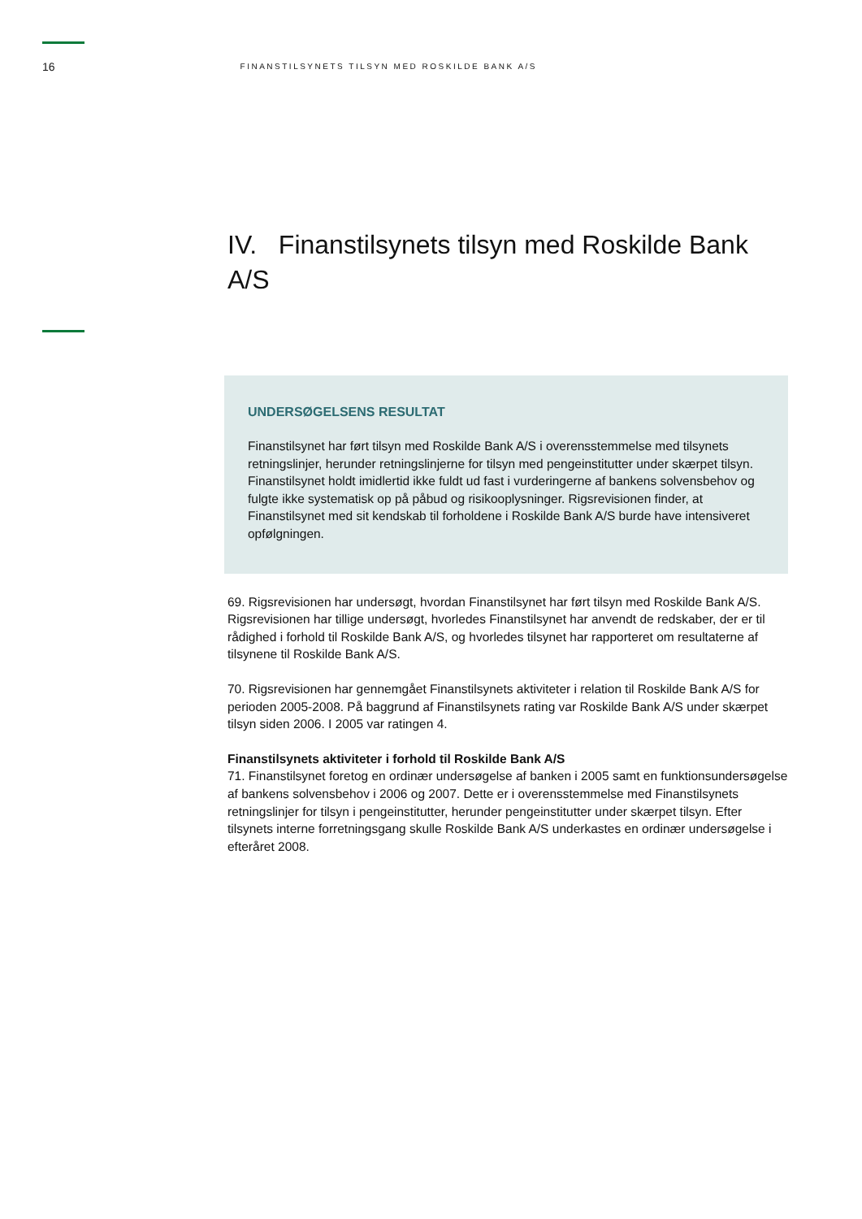16 FINANSTILSYNETS TILSYN MED ROSKILDE BANK A/S
IV. Finanstilsynets tilsyn med Roskilde Bank A/S
UNDERSØGELSENS RESULTAT
Finanstilsynet har ført tilsyn med Roskilde Bank A/S i overensstemmelse med tilsynets retningslinjer, herunder retningslinjerne for tilsyn med pengeinstitutter under skærpet tilsyn. Finanstilsynet holdt imidlertid ikke fuldt ud fast i vurderingerne af bankens solvensbehov og fulgte ikke systematisk op på påbud og risikooplysninger. Rigsrevisionen finder, at Finanstilsynet med sit kendskab til forholdene i Roskilde Bank A/S burde have intensiveret opfølgningen.
69. Rigsrevisionen har undersøgt, hvordan Finanstilsynet har ført tilsyn med Roskilde Bank A/S. Rigsrevisionen har tillige undersøgt, hvorledes Finanstilsynet har anvendt de redskaber, der er til rådighed i forhold til Roskilde Bank A/S, og hvorledes tilsynet har rapporteret om resultaterne af tilsynene til Roskilde Bank A/S.
70. Rigsrevisionen har gennemgået Finanstilsynets aktiviteter i relation til Roskilde Bank A/S for perioden 2005-2008. På baggrund af Finanstilsynets rating var Roskilde Bank A/S under skærpet tilsyn siden 2006. I 2005 var ratingen 4.
Finanstilsynets aktiviteter i forhold til Roskilde Bank A/S
71. Finanstilsynet foretog en ordinær undersøgelse af banken i 2005 samt en funktionsundersøgelse af bankens solvensbehov i 2006 og 2007. Dette er i overensstemmelse med Finanstilsynets retningslinjer for tilsyn i pengeinstitutter, herunder pengeinstitutter under skærpet tilsyn. Efter tilsynets interne forretningsgang skulle Roskilde Bank A/S underkastes en ordinær undersøgelse i efteråret 2008.